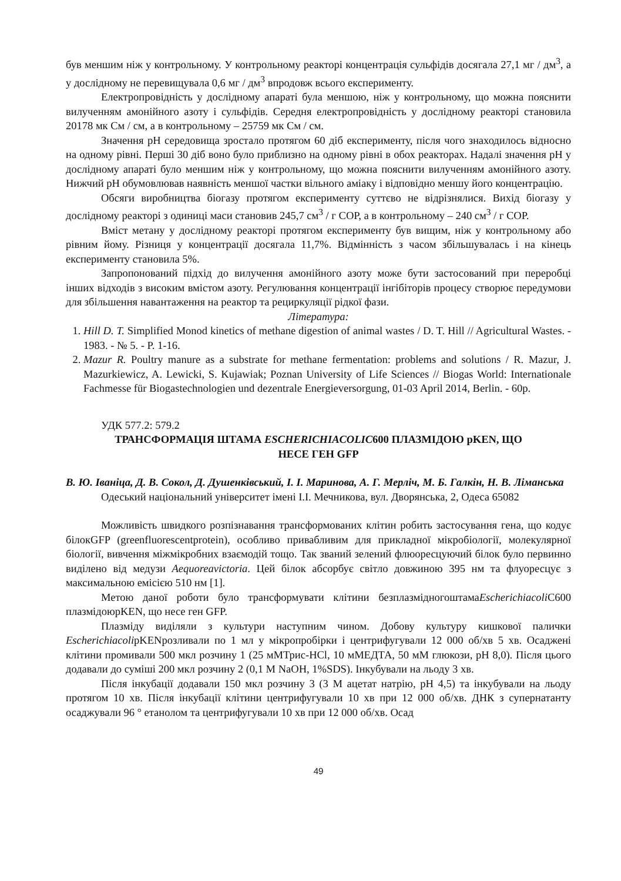був меншим ніж у контрольному. У контрольному реакторі концентрація сульфідів досягала 27,1 мг / дм<sup>3</sup>, а у дослідному не перевищувала 0,6 мг / дм<sup>3</sup> впродовж всього експерименту.
Електропровідність у дослідному апараті була меншою, ніж у контрольному, що можна пояснити вилученням амонійного азоту і сульфідів. Середня електропровідність у дослідному реакторі становила 20178 мк См / см, а в контрольному – 25759 мк См / см.
Значення pH середовища зростало протягом 60 діб експерименту, після чого знаходилось відносно на одному рівні. Перші 30 діб воно було приблизно на одному рівні в обох реакторах. Надалі значення pH у дослідному апараті було меншим ніж у контрольному, що можна пояснити вилученням амонійного азоту. Нижчий pH обумовлював наявність меншої частки вільного аміаку і відповідно меншу його концентрацію.
Обсяги виробництва біогазу протягом експерименту суттєво не відрізнялися. Вихід біогазу у дослідному реакторі з одиниці маси становив 245,7 см<sup>3</sup> / г СОР, а в контрольному – 240 см<sup>3</sup> / г СОР.
Вміст метану у дослідному реакторі протягом експерименту був вищим, ніж у контрольному або рівним йому. Різниця у концентрації досягала 11,7%. Відмінність з часом збільшувалась і на кінець експерименту становила 5%.
Запропонований підхід до вилучення амонійного азоту може бути застосований при переробці інших відходів з високим вмістом азоту. Регулювання концентрації інгібіторів процесу створює передумови для збільшення навантаження на реактор та рециркуляції рідкої фази.
Література:
1. Hill D. T. Simplified Monod kinetics of methane digestion of animal wastes / D. T. Hill // Agricultural Wastes. - 1983. - № 5. - P. 1-16.
2. Mazur R. Poultry manure as a substrate for methane fermentation: problems and solutions / R. Mazur, J. Mazurkiewicz, A. Lewicki, S. Kujawiak; Poznan University of Life Sciences // Biogas World: Internationale Fachmesse für Biogastechnologien und dezentrale Energieversorgung, 01-03 April 2014, Berlin. - 60p.
УДК 577.2: 579.2
ТРАНСФОРМАЦІЯ ШТАМА ESCHERICHIACOLIC600 ПЛАЗМІДОЮ pKEN, ЩО
НЕСЕ ГЕН GFP
В. Ю. Іваніца, Д. В. Сокол, Д. Душенківський, І. І. Маринова, А. Г. Мерліч, М. Б. Галкін, Н. В. Ліманська
Одеський національний університет імені І.І. Мечникова, вул. Дворянська, 2, Одеса 65082
Можливість швидкого розпізнавання трансформованих клітин робить застосування гена, що кодує білокGFP (greenfluorescentprotein), особливо привабливим для прикладної мікробіології, молекулярної біології, вивчення міжмікробних взаємодій тощо. Так званий зелений флюоресцуючий білок було первинно виділено від медузи Aequoreavictoria. Цей білок абсорбує світло довжиною 395 нм та флуоресцує з максимальною емісією 510 нм [1].
Метою даної роботи було трансформувати клітини безплазмідногоштамаEscherichiacoli C600 плазмідоюpKEN, що несе ген GFP.
Плазміду виділяли з культури наступним чином. Добову культуру кишкової палички EscherichiacolipKENрозливали по 1 мл у мікропробірки і центрифугували 12 000 об/хв 5 хв. Осаджені клітини промивали 500 мкл розчину 1 (25 мМТрис-HCl, 10 мМЕДТА, 50 мМ глюкози, pH 8,0). Після цього додавали до суміші 200 мкл розчину 2 (0,1 M NaOH, 1%SDS). Інкубували на льоду 3 хв.
Після інкубації додавали 150 мкл розчину 3 (3 M ацетат натрію, pH 4,5) та інкубували на льоду протягом 10 хв. Після інкубації клітини центрифугували 10 хв при 12 000 об/хв. ДНК з супернатанту осаджували 96 ° етанолом та центрифугували 10 хв при 12 000 об/хв. Осад
49